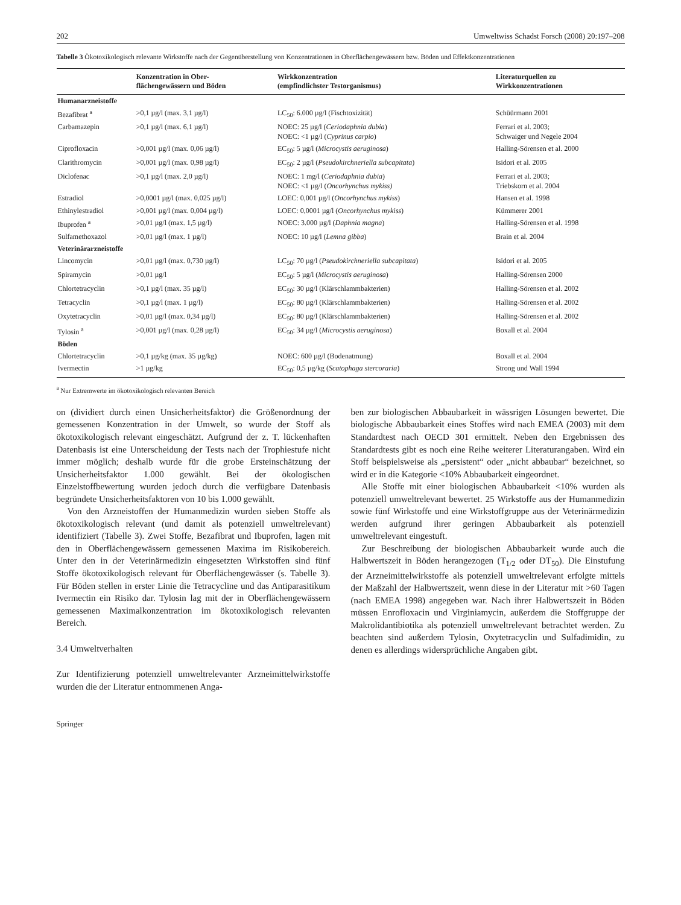202 Umweltwiss Schadst Forsch (2008) 20:197–208
Tabelle 3 Ökotoxikologisch relevante Wirkstoffe nach der Gegenüberstellung von Konzentrationen in Oberflächengewässern bzw. Böden und Effektkonzentrationen
| | Konzentration in Ober- flächengewässern und Böden | Wirkkonzentration (empfindlichster Testorganismus) | Literaturquellen zu Wirkkonzentrationen |
| --- | --- | --- | --- |
| Humanarzneistoffe | | | |
| Bezafibrat <sup>a</sup> | >0,1 µg/l (max. 3,1 µg/l) | LC<sub>50</sub>: 6.000 µg/l (Fischtoxizität) | Schüürmann 2001 |
| Carbamazepin | >0,1 µg/l (max. 6,1 µg/l) | NOEC: 25 µg/l ( Ceriodaphnia dubia ) NOEC: <1 µg/l ( Cyprinus carpio ) | Ferrari et al. 2003; Schwaiger und Negele 2004 |
| Ciprofloxacin | >0,001 µg/l (max. 0,06 µg/l) | EC<sub>50</sub>: 5 µg/l ( Microcystis aeruginosa ) | Halling-Sörensen et al. 2000 |
| Clarithromycin | >0,001 µg/l (max. 0,98 µg/l) | EC<sub>50</sub>: 2 µg/l ( Pseudokirchneriella subcapitata ) | Isidori et al. 2005 |
| Diclofenac | >0,1 µg/l (max. 2,0 µg/l) | NOEC: 1 mg/l ( Ceriodaphnia dubia ) NOEC: <1 µg/l ( Oncorhynchus mykiss) | Ferrari et al. 2003; Triebskorn et al. 2004 |
| Estradiol | >0,0001 µg/l (max. 0,025 µg/l) | LOEC: 0,001 µg/l ( Oncorhynchus mykiss ) | Hansen et al. 1998 |
| Ethinylestradiol | >0,001 µg/l (max. 0,004 µg/l) | LOEC: 0,0001 µg/l ( Oncorhynchus mykiss ) | Kümmerer 2001 |
| Ibuprofen <sup>a</sup> | >0,01 µg/l (max. 1,5 µg/l) | NOEC: 3.000 µg/l ( Daphnia magna ) | Halling-Sörensen et al. 1998 |
| Sulfamethoxazol | >0,01 µg/l (max. 1 µg/l) | NOEC: 10 µg/l ( Lemna gibba ) | Brain et al. 2004 |
| Veterinärarzneistoffe | | | |
| Lincomycin | >0,01 µg/l (max. 0,730 µg/l) | LC<sub>50</sub>: 70 µg/l ( Pseudokirchneriella subcapitata ) | Isidori et al. 2005 |
| Spiramycin | >0,01 µg/l | EC<sub>50</sub>: 5 µg/l ( Microcystis aeruginosa ) | Halling-Sörensen 2000 |
| Chlortetracyclin | >0,1 µg/l (max. 35 µg/l) | EC<sub>50</sub>: 30 µg/l (Klärschlammbakterien) | Halling-Sörensen et al. 2002 |
| Tetracyclin | >0,1 µg/l (max. 1 µg/l) | EC<sub>50</sub>: 80 µg/l (Klärschlammbakterien) | Halling-Sörensen et al. 2002 |
| Oxytetracyclin | >0,01 µg/l (max. 0,34 µg/l) | EC<sub>50</sub>: 80 µg/l (Klärschlammbakterien) | Halling-Sörensen et al. 2002 |
| Tylosin <sup>a</sup> | >0,001 µg/l (max. 0,28 µg/l) | EC<sub>50</sub>: 34 µg/l ( Microcystis aeruginosa ) | Boxall et al. 2004 |
| Böden | | | |
| Chlortetracyclin | >0,1 µg/kg (max. 35 µg/kg) | NOEC: 600 µg/l (Bodenatmung) | Boxall et al. 2004 |
| Ivermectin | >1 µg/kg | EC<sub>50</sub>: 0,5 µg/kg ( Scatophaga stercoraria ) | Strong und Wall 1994 |
<sup>a</sup> Nur Extremwerte im ökotoxikologisch relevanten Bereich
on (dividiert durch einen Unsicherheitsfaktor) die Größenordnung der gemessenen Konzentration in der Umwelt, so wurde der Stoff als ökotoxikologisch relevant eingeschätzt. Aufgrund der z. T. lückenhaften Datenbasis ist eine Unterscheidung der Tests nach der Trophiestufe nicht immer möglich; deshalb wurde für die grobe Ersteinschätzung der Unsicherheitsfaktor 1.000 gewählt. Bei der ökologischen Einzelstoffbewertung wurden jedoch durch die verfügbare Datenbasis begründete Unsicherheitsfaktoren von 10 bis 1.000 gewählt.
Von den Arzneistoffen der Humanmedizin wurden sieben Stoffe als ökotoxikologisch relevant (und damit als potenziell umweltrelevant) identifiziert (Tabelle 3). Zwei Stoffe, Bezafibrat und Ibuprofen, lagen mit den in Oberflächengewässern gemessenen Maxima im Risikobereich. Unter den in der Veterinärmedizin eingesetzten Wirkstoffen sind fünf Stoffe ökotoxikologisch relevant für Oberflächengewässer (s. Tabelle 3). Für Böden stellen in erster Linie die Tetracycline und das Antiparasitikum Ivermectin ein Risiko dar. Tylosin lag mit der in Oberflächengewässern gemessenen Maximalkonzentration im ökotoxikologisch relevanten Bereich.
3.4 Umweltverhalten
Zur Identifizierung potenziell umweltrelevanter Arzneimittelwirkstoffe wurden die der Literatur entnommenen Anga-
ben zur biologischen Abbaubarkeit in wässrigen Lösungen bewertet. Die biologische Abbaubarkeit eines Stoffes wird nach EMEA (2003) mit dem Standardtest nach OECD 301 ermittelt. Neben den Ergebnissen des Standardtests gibt es noch eine Reihe weiterer Literaturangaben. Wird ein Stoff beispielsweise als „persistent“ oder „nicht abbaubar“ bezeichnet, so wird er in die Kategorie <10% Abbaubarkeit eingeordnet.
Alle Stoffe mit einer biologischen Abbaubarkeit <10% wurden als potenziell umweltrelevant bewertet. 25 Wirkstoffe aus der Humanmedizin sowie fünf Wirkstoffe und eine Wirkstoffgruppe aus der Veterinärmedizin werden aufgrund ihrer geringen Abbaubarkeit als potenziell umweltrelevant eingestuft.
Zur Beschreibung der biologischen Abbaubarkeit wurde auch die Halbwertszeit in Böden herangezogen (T<sub>1/2</sub> oder DT<sub>50</sub>). Die Einstufung der Arzneimittelwirkstoffe als potenziell umweltrelevant erfolgte mittels der Maßzahl der Halbwertszeit, wenn diese in der Literatur mit >60 Tagen (nach EMEA 1998) angegeben war. Nach ihrer Halbwertszeit in Böden müssen Enrofloxacin und Virginiamycin, außerdem die Stoffgruppe der Makrolidantibiotika als potenziell umweltrelevant betrachtet werden. Zu beachten sind außerdem Tylosin, Oxytetracyclin und Sulfadimidin, zu denen es allerdings widersprüchliche Angaben gibt.
Springer